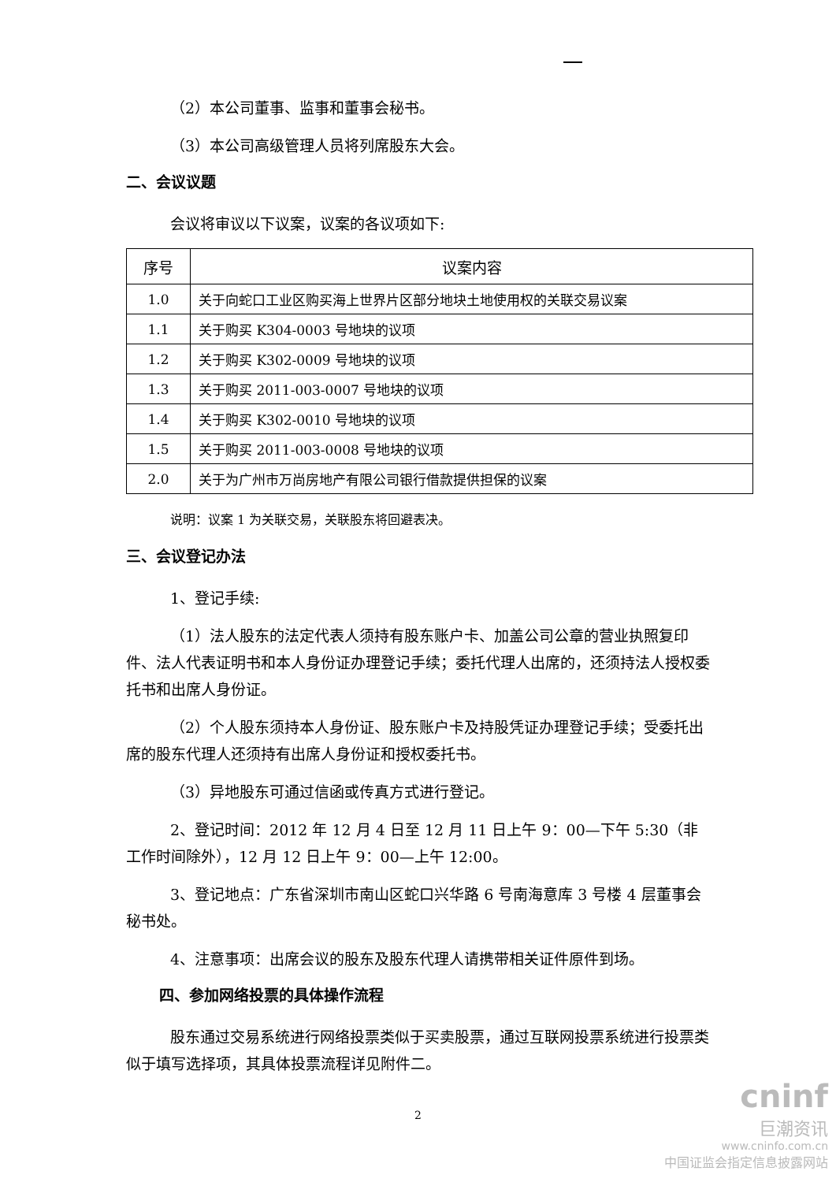（2）本公司董事、监事和董事会秘书。
（3）本公司高级管理人员将列席股东大会。
二、会议议题
会议将审议以下议案，议案的各议项如下:
| 序号 | 议案内容 |
| --- | --- |
| 1.0 | 关于向蛇口工业区购买海上世界片区部分地块土地使用权的关联交易议案 |
| 1.1 | 关于购买 K304-0003 号地块的议项 |
| 1.2 | 关于购买 K302-0009 号地块的议项 |
| 1.3 | 关于购买 2011-003-0007 号地块的议项 |
| 1.4 | 关于购买 K302-0010 号地块的议项 |
| 1.5 | 关于购买 2011-003-0008 号地块的议项 |
| 2.0 | 关于为广州市万尚房地产有限公司银行借款提供担保的议案 |
说明：议案 1 为关联交易，关联股东将回避表决。
三、会议登记办法
1、登记手续:
（1）法人股东的法定代表人须持有股东账户卡、加盖公司公章的营业执照复印件、法人代表证明书和本人身份证办理登记手续；委托代理人出席的，还须持法人授权委托书和出席人身份证。
（2）个人股东须持本人身份证、股东账户卡及持股凭证办理登记手续；受委托出席的股东代理人还须持有出席人身份证和授权委托书。
（3）异地股东可通过信函或传真方式进行登记。
2、登记时间：2012 年 12 月 4 日至 12 月 11 日上午 9：00—下午 5:30（非工作时间除外），12 月 12 日上午 9：00—上午 12:00。
3、登记地点：广东省深圳市南山区蛇口兴华路 6 号南海意库 3 号楼 4 层董事会秘书处。
4、注意事项：出席会议的股东及股东代理人请携带相关证件原件到场。
四、参加网络投票的具体操作流程
股东通过交易系统进行网络投票类似于买卖股票，通过互联网投票系统进行投票类似于填写选择项，其具体投票流程详见附件二。
2
cninf
巨潮资讯
www.cninfo.com.cn
中国证监会指定信息披露网站